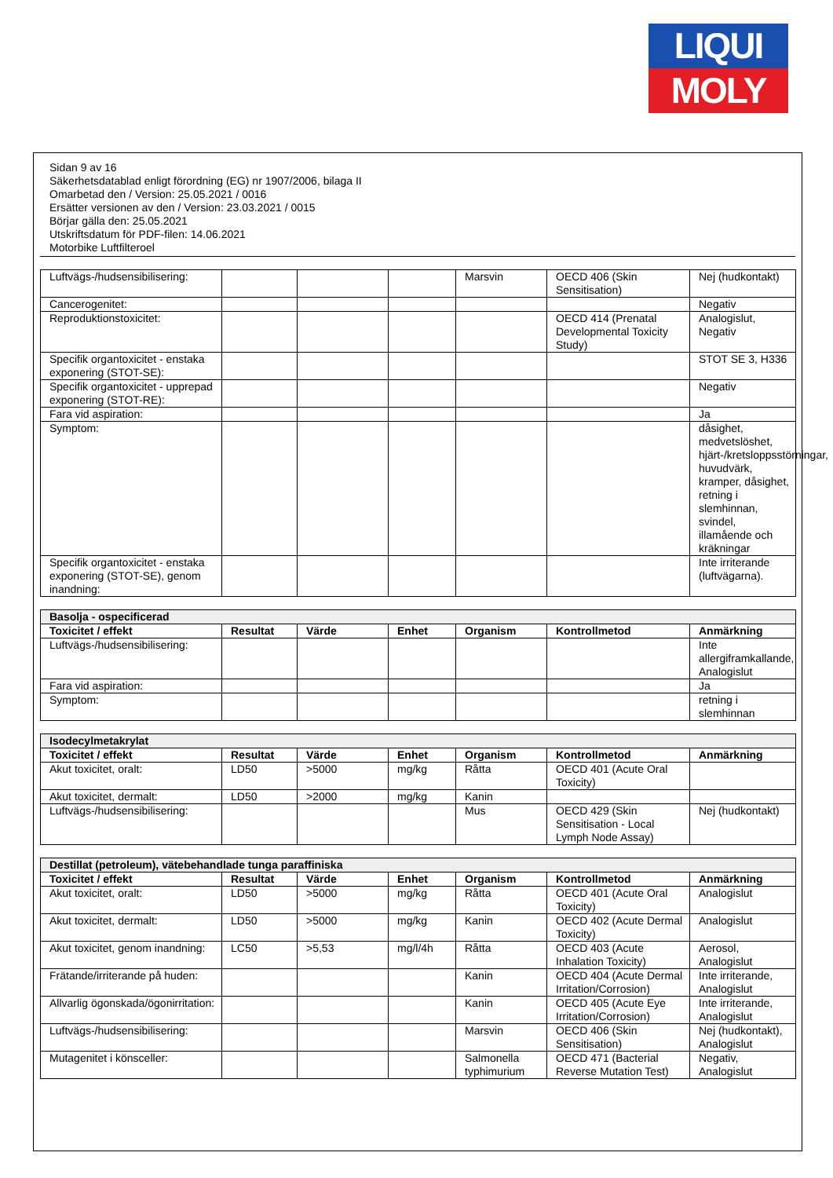LIQUI
MOLY
Sidan 9 av 16
Säkerhetsdatablad enligt förordning (EG) nr 1907/2006, bilaga II
Omarbetad den / Version: 25.05.2021 / 0016
Ersätter versionen av den / Version: 23.03.2021 / 0015
Börjar gälla den: 25.05.2021
Utskriftsdatum för PDF-filen: 14.06.2021
Motorbike Luftfilteroel
| Luftvägs-/hudsensibilisering: | | | | Marsvin | OECD 406 (Skin Sensitisation) | Nej (hudkontakt) |
| Cancerogenitet: | | | | | | Negativ |
| Reproduktionstoxicitet: | | | | | OECD 414 (Prenatal Developmental Toxicity Study) | Analogislut, Negativ |
| Specifik organtoxicitet - enstaka exponering (STOT-SE): | | | | | | STOT SE 3, H336 |
| Specifik organtoxicitet - upprepad exponering (STOT-RE): | | | | | | Negativ |
| Fara vid aspiration: | | | | | | Ja |
| Symptom: | | | | | | dåsighet, medvetslöshet, hjärt-/kretsloppsstörningar, huvudvärk, kramper, dåsighet, retning i slemhinnan, svindel, illamående och kräkningar |
| Specifik organtoxicitet - enstaka exponering (STOT-SE), genom inandning: | | | | | | Inte irriterande (luftvägarna). |
| Basolja - ospecificerad | | | | | | |
| --- | --- | --- | --- | --- | --- | --- |
| Toxicitet / effekt | Resultat | Värde | Enhet | Organism | Kontrollmetod | Anmärkning |
| Luftvägs-/hudsensibilisering: | | | | | | Inte allergiframkallande, Analogislut |
| Fara vid aspiration: | | | | | | Ja |
| Symptom: | | | | | | retning i slemhinnan |
| Isodecylmetakrylat | | | | | | |
| --- | --- | --- | --- | --- | --- | --- |
| Toxicitet / effekt | Resultat | Värde | Enhet | Organism | Kontrollmetod | Anmärkning |
| Akut toxicitet, oralt: | LD50 | >5000 | mg/kg | Råtta | OECD 401 (Acute Oral Toxicity) | |
| Akut toxicitet, dermalt: | LD50 | >2000 | mg/kg | Kanin | | |
| Luftvägs-/hudsensibilisering: | | | | Mus | OECD 429 (Skin Sensitisation - Local Lymph Node Assay) | Nej (hudkontakt) |
| Destillat (petroleum), vätebehandlade tunga paraffiniska | | | | | | |
| --- | --- | --- | --- | --- | --- | --- |
| Toxicitet / effekt | Resultat | Värde | Enhet | Organism | Kontrollmetod | Anmärkning |
| Akut toxicitet, oralt: | LD50 | >5000 | mg/kg | Råtta | OECD 401 (Acute Oral Toxicity) | Analogislut |
| Akut toxicitet, dermalt: | LD50 | >5000 | mg/kg | Kanin | OECD 402 (Acute Dermal Toxicity) | Analogislut |
| Akut toxicitet, genom inandning: | LC50 | >5,53 | mg/l/4h | Råtta | OECD 403 (Acute Inhalation Toxicity) | Aerosol, Analogislut |
| Frätande/irriterande på huden: | | | | Kanin | OECD 404 (Acute Dermal Irritation/Corrosion) | Inte irriterande, Analogislut |
| Allvarlig ögonskada/ögonirritation: | | | | Kanin | OECD 405 (Acute Eye Irritation/Corrosion) | Inte irriterande, Analogislut |
| Luftvägs-/hudsensibilisering: | | | | Marsvin | OECD 406 (Skin Sensitisation) | Nej (hudkontakt), Analogislut |
| Mutagenitet i könsceller: | | | | Salmonella typhimurium | OECD 471 (Bacterial Reverse Mutation Test) | Negativ, Analogislut |